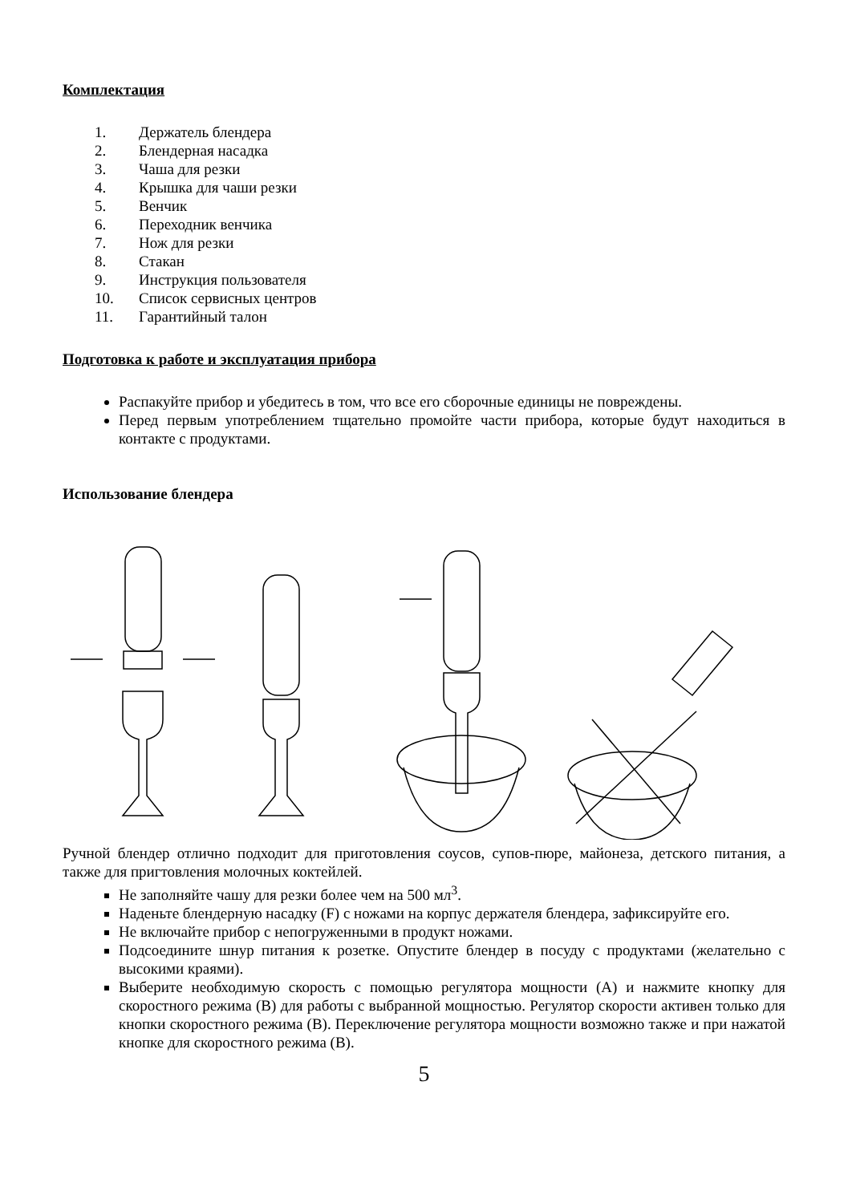Комплектация
1. Держатель блендера
2. Блендерная насадка
3. Чаша для резки
4. Крышка для чаши резки
5. Венчик
6. Переходник венчика
7. Нож для резки
8. Стакан
9. Инструкция пользователя
10. Список сервисных центров
11. Гарантийный талон
Подготовка к работе и эксплуатация прибора
Распакуйте прибор и убедитесь в том, что все его сборочные единицы не повреждены.
Перед первым употреблением тщательно промойте части прибора, которые будут находиться в контакте с продуктами.
Использование блендера
Ручной блендер отлично подходит для приготовления соусов, супов-пюре, майонеза, детского питания, а также для пригтовления молочных коктейлей.
Не заполняйте чашу для резки более чем на 500 мл<sup>3</sup>.
Наденьте блендерную насадку (F) с ножами на корпус держателя блендера, зафиксируйте его.
Не включайте прибор с непогруженными в продукт ножами.
Подсоедините шнур питания к розетке. Опустите блендер в посуду с продуктами (желательно с высокими краями).
Выберите необходимую скорость с помощью регулятора мощности (A) и нажмите кнопку для скоростного режима (B) для работы с выбранной мощностью. Регулятор скорости активен только для кнопки скоростного режима (B). Переключение регулятора мощности возможно также и при нажатой кнопке для скоростного режима (B).
5